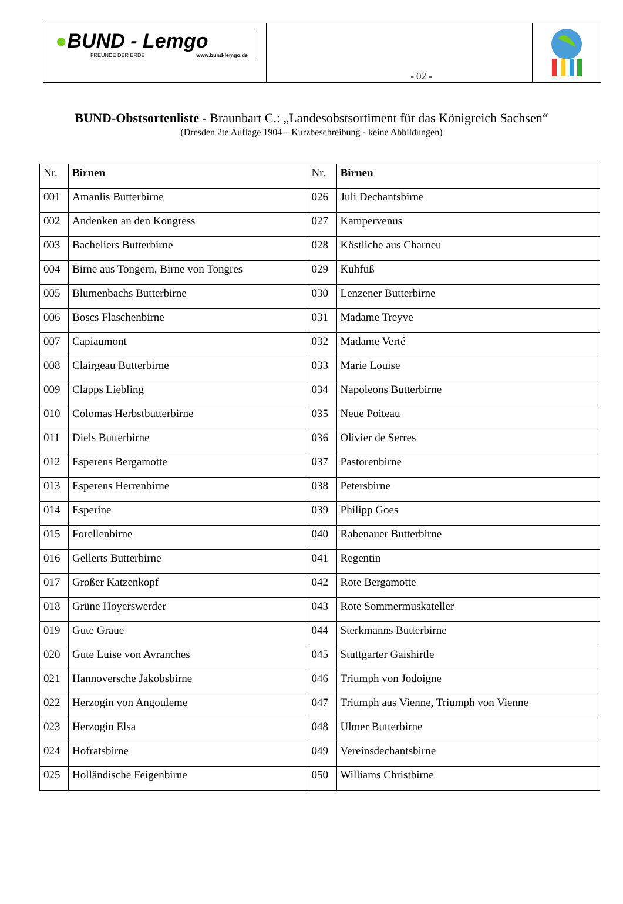●BUND - Lemgo
FREUNDE DER ERDE www.bund-lemgo.de
- 02 -
BUND-Obstsortenliste - Braunbart C.: „Landesobstsortiment für das Königreich Sachsen“
(Dresden 2te Auflage 1904 – Kurzbeschreibung - keine Abbildungen)
| Nr. | Birnen | Nr. | Birnen |
| --- | --- | --- | --- |
| 001 | Amanlis Butterbirne | 026 | Juli Dechantsbirne |
| 002 | Andenken an den Kongress | 027 | Kampervenus |
| 003 | Bacheliers Butterbirne | 028 | Köstliche aus Charneu |
| 004 | Birne aus Tongern, Birne von Tongres | 029 | Kuhfuß |
| 005 | Blumenbachs Butterbirne | 030 | Lenzener Butterbirne |
| 006 | Boscs Flaschenbirne | 031 | Madame Treyve |
| 007 | Capiaumont | 032 | Madame Verté |
| 008 | Clairgeau Butterbirne | 033 | Marie Louise |
| 009 | Clapps Liebling | 034 | Napoleons Butterbirne |
| 010 | Colomas Herbstbutterbirne | 035 | Neue Poiteau |
| 011 | Diels Butterbirne | 036 | Olivier de Serres |
| 012 | Esperens Bergamotte | 037 | Pastorenbirne |
| 013 | Esperens Herrenbirne | 038 | Petersbirne |
| 014 | Esperine | 039 | Philipp Goes |
| 015 | Forellenbirne | 040 | Rabenauer Butterbirne |
| 016 | Gellerts Butterbirne | 041 | Regentin |
| 017 | Großer Katzenkopf | 042 | Rote Bergamotte |
| 018 | Grüne Hoyerswerder | 043 | Rote Sommermuskateller |
| 019 | Gute Graue | 044 | Sterkmanns Butterbirne |
| 020 | Gute Luise von Avranches | 045 | Stuttgarter Gaishirtle |
| 021 | Hannoversche Jakobsbirne | 046 | Triumph von Jodoigne |
| 022 | Herzogin von Angouleme | 047 | Triumph aus Vienne, Triumph von Vienne |
| 023 | Herzogin Elsa | 048 | Ulmer Butterbirne |
| 024 | Hofratsbirne | 049 | Vereinsdechantsbirne |
| 025 | Holländische Feigenbirne | 050 | Williams Christbirne |